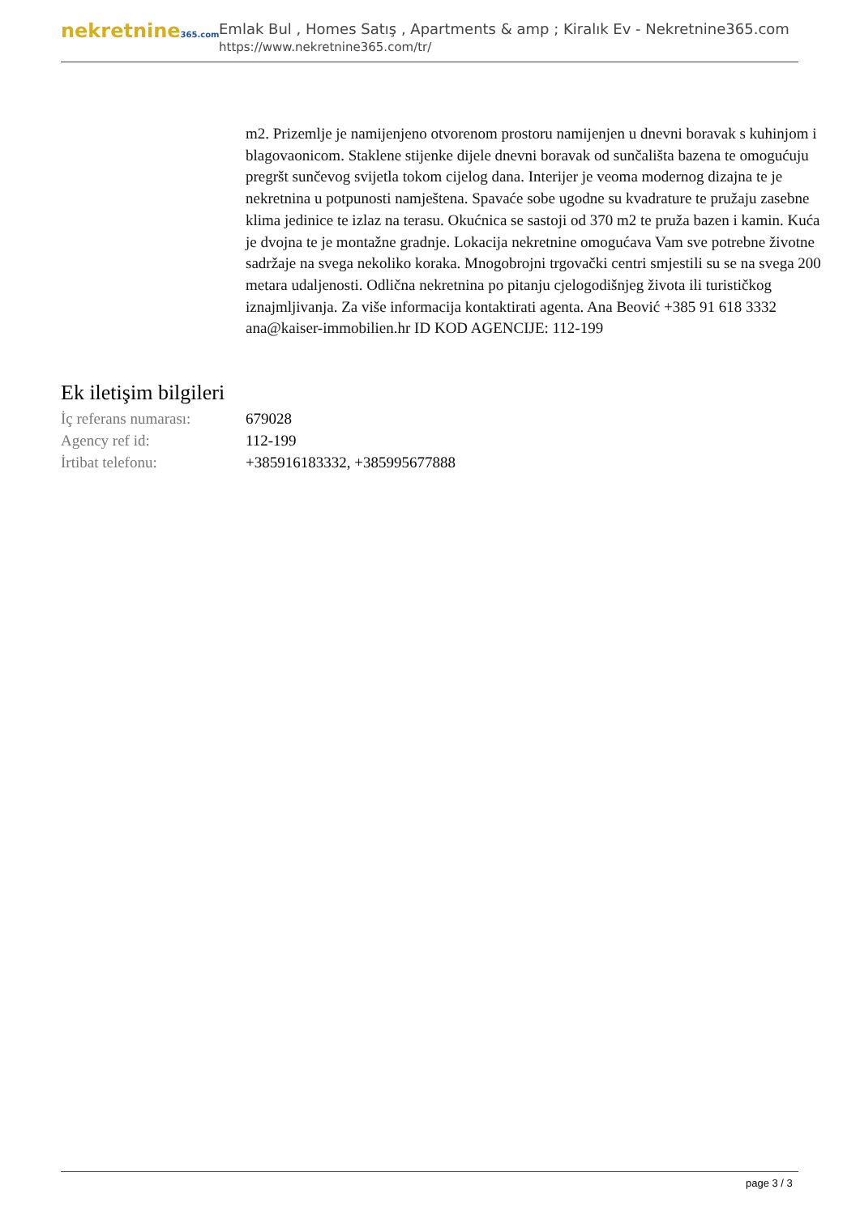nekretnine365.com
Emlak Bul , Homes Satış , Apartments & amp ; Kiralık Ev - Nekretnine365.com
https://www.nekretnine365.com/tr/
m2. Prizemlje je namijenjeno otvorenom prostoru namijenjen u dnevni boravak s kuhinjom i blagovaonicom. Staklene stijenke dijele dnevni boravak od sunčališta bazena te omogućuju pregršt sunčevog svijetla tokom cijelog dana. Interijer je veoma modernog dizajna te je nekretnina u potpunosti namještena. Spavaće sobe ugodne su kvadrature te pružaju zasebne klima jedinice te izlaz na terasu. Okućnica se sastoji od 370 m2 te pruža bazen i kamin. Kuća je dvojna te je montažne gradnje. Lokacija nekretnine omogućava Vam sve potrebne životne sadržaje na svega nekoliko koraka. Mnogobrojni trgovački centri smjestili su se na svega 200 metara udaljenosti. Odlična nekretnina po pitanju cjelogodišnjeg života ili turističkog iznajmljivanja. Za više informacija kontaktirati agenta. Ana Beović +385 91 618 3332 ana@kaiser-immobilien.hr ID KOD AGENCIJE: 112-199
Ek iletişim bilgileri
| İç referans numarası: | 679028 |
| Agency ref id: | 112-199 |
| İrtibat telefonu: | +385916183332, +385995677888 |
page 3 / 3